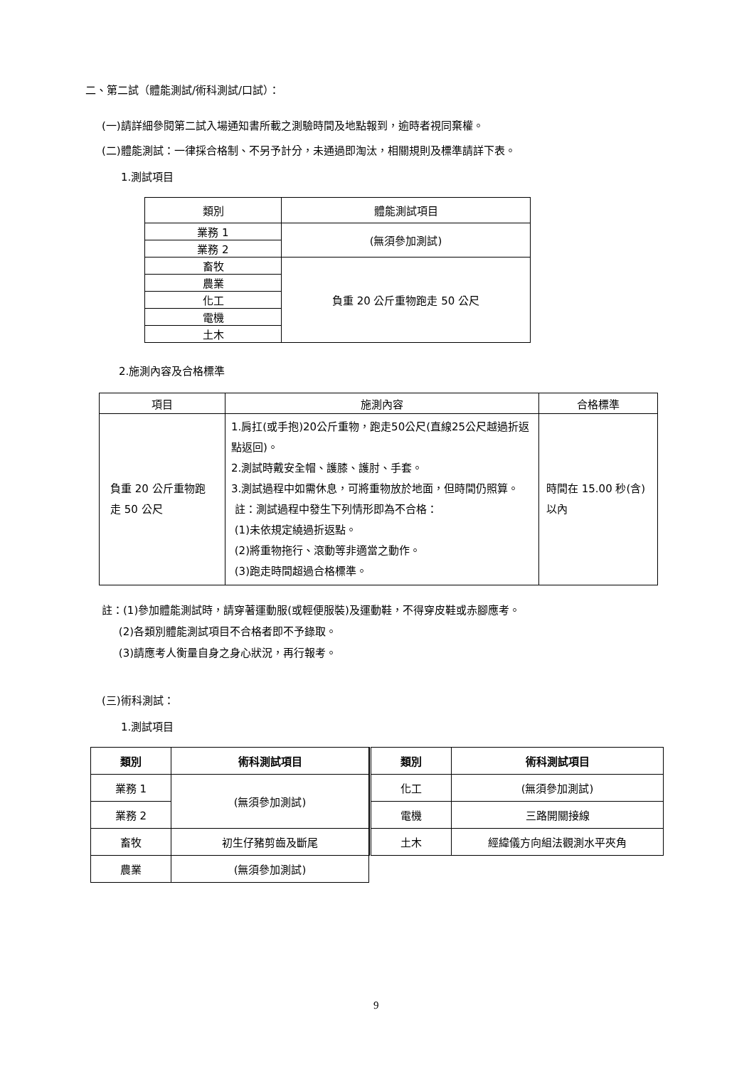二、第二試（體能測試/術科測試/口試）：
(一)請詳細參閱第二試入場通知書所載之測驗時間及地點報到，逾時者視同棄權。
(二)體能測試：一律採合格制、不另予計分，未通過即淘汰，相關規則及標準請詳下表。
1.測試項目
| 類別 | 體能測試項目 |
| 業務 1 | (無須參加測試) |
| 業務 2 | |
| 畜牧 | 負重 20 公斤重物跑走 50 公尺 |
| 農業 | |
| 化工 | |
| 電機 | |
| 土木 | |
2.施測內容及合格標準
| 項目 | 施測內容 | 合格標準 |
| 負重 20 公斤重物跑走 50 公尺 | 1.肩扛(或手抱)20公斤重物，跑走50公尺(直線25公尺越過折返點返回)。 2.測試時戴安全帽、護膝、護肘、手套。 3.測試過程中如需休息，可將重物放於地面，但時間仍照算。 註：測試過程中發生下列情形即為不合格： (1)未依規定繞過折返點。 (2)將重物拖行、滾動等非適當之動作。 (3)跑走時間超過合格標準。 | 時間在 15.00 秒(含)以內 |
註：(1)參加體能測試時，請穿著運動服(或輕便服裝)及運動鞋，不得穿皮鞋或赤腳應考。
(2)各類別體能測試項目不合格者即不予錄取。
(3)請應考人衡量自身之身心狀況，再行報考。
(三)術科測試：
1.測試項目
| 類別 | 術科測試項目 |
| --- | --- |
| 業務 1 | (無須參加測試) |
| 業務 2 | |
| 畜牧 | 初生仔豬剪齒及斷尾 |
| 農業 | (無須參加測試) |
| 類別 | 術科測試項目 |
| --- | --- |
| 化工 | (無須參加測試) |
| 電機 | 三路開關接線 |
| 土木 | 經緯儀方向組法觀測水平夾角 |
9